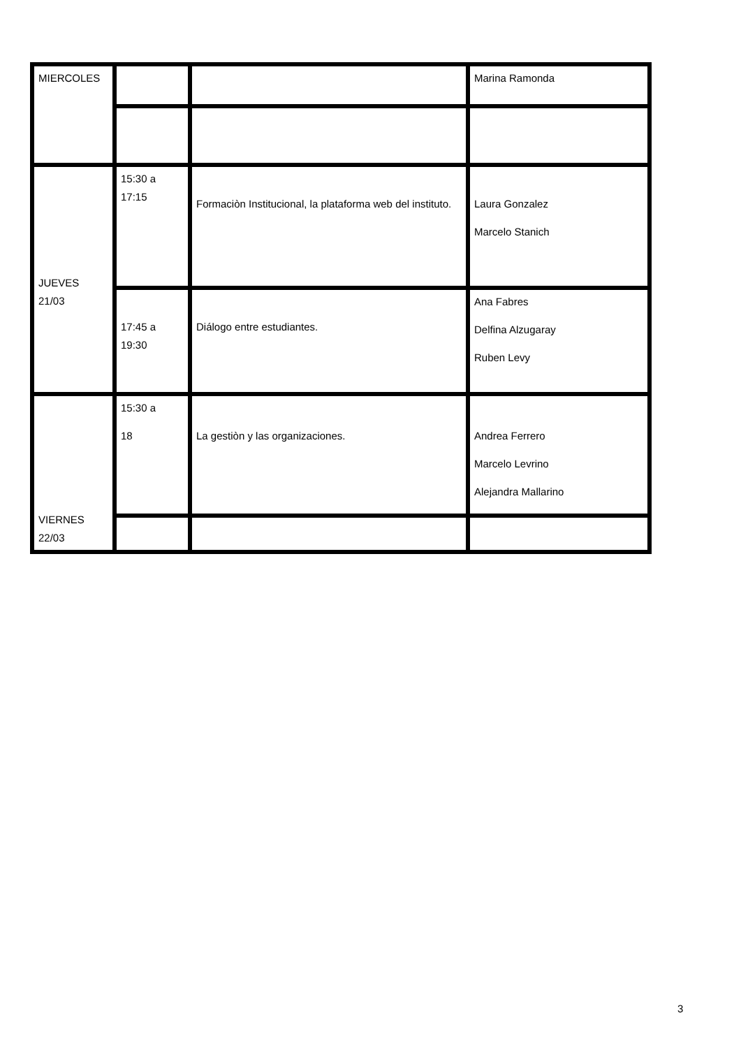| MIERCOLES | | | Marina Ramonda |
| JUEVES 21/03 | 15:30 a 17:15 | Formaciòn Institucional, la plataforma web del instituto. | Laura Gonzalez Marcelo Stanich |
| | 17:45 a 19:30 | Diálogo entre estudiantes. | Ana Fabres Delfina Alzugaray Ruben Levy |
| VIERNES 22/03 | 15:30 a 18 | La gestiòn y las organizaciones. | Andrea Ferrero Marcelo Levrino Alejandra Mallarino |
3